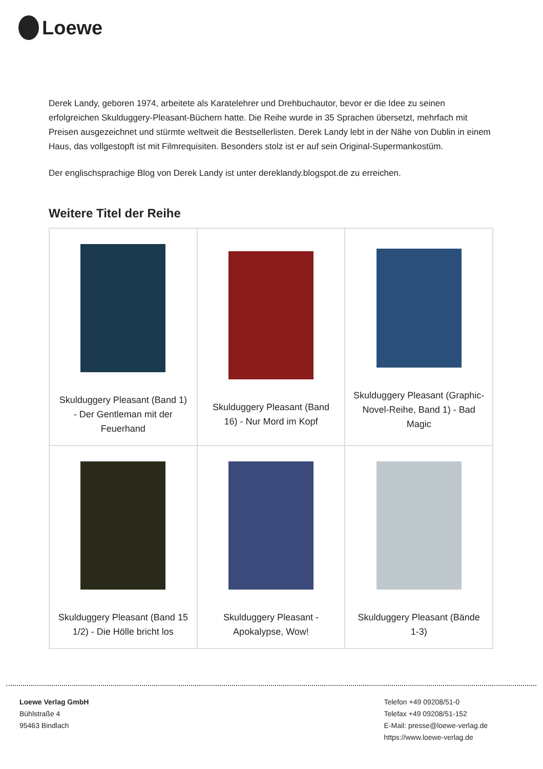Loewe
Derek Landy, geboren 1974, arbeitete als Karatelehrer und Drehbuchautor, bevor er die Idee zu seinen erfolgreichen Skulduggery-Pleasant-Büchern hatte. Die Reihe wurde in 35 Sprachen übersetzt, mehrfach mit Preisen ausgezeichnet und stürmte weltweit die Bestsellerlisten. Derek Landy lebt in der Nähe von Dublin in einem Haus, das vollgestopft ist mit Filmrequisiten. Besonders stolz ist er auf sein Original-Supermankostüm.
Der englischsprachige Blog von Derek Landy ist unter dereklandy.blogspot.de zu erreichen.
Weitere Titel der Reihe
| Skulduggery Pleasant (Band 1) - Der Gentleman mit der Feuerhand | Skulduggery Pleasant (Band 16) - Nur Mord im Kopf | Skulduggery Pleasant (Graphic-Novel-Reihe, Band 1) - Bad Magic |
| Skulduggery Pleasant (Band 15 1/2) - Die Hölle bricht los | Skulduggery Pleasant - Apokalypse, Wow! | Skulduggery Pleasant (Bände 1-3) |
Loewe Verlag GmbH
Bühlstraße 4
95463 Bindlach
Telefon +49 09208/51-0
Telefax +49 09208/51-152
E-Mail: presse@loewe-verlag.de
https://www.loewe-verlag.de